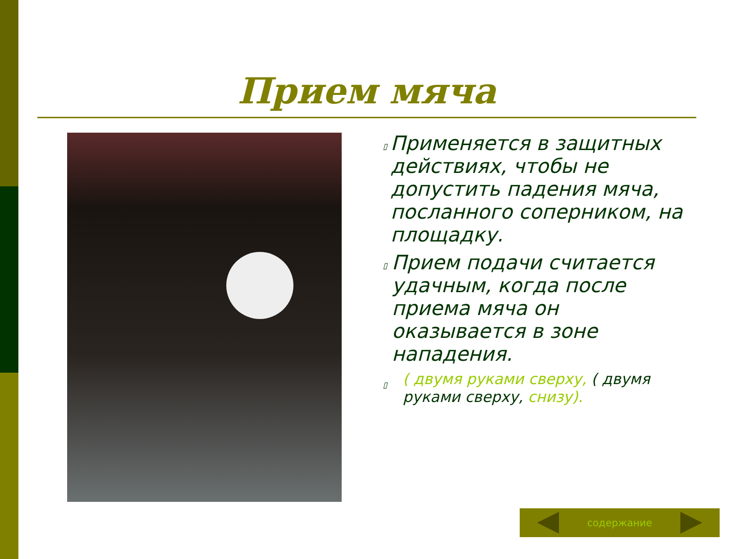Прием мяча
▯
Применяется в защитных действиях, чтобы не допустить падения мяча, посланного соперником, на площадку.
▯
Прием подачи считается удачным, когда после приема мяча он оказывается в зоне нападения.
▯
( двумя руками сверху, ( двумя руками сверху, снизу).
содержание